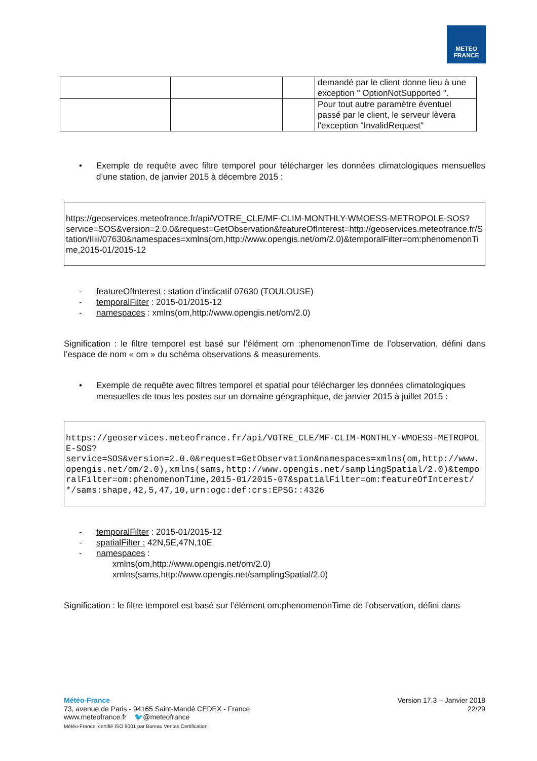METEO
FRANCE
| | | | demandé par le client donne lieu à une exception " OptionNotSupported ". |
| | | | Pour tout autre paramètre éventuel passé par le client, le serveur lèvera l'exception "InvalidRequest" |
• Exemple de requête avec filtre temporel pour télécharger les données climatologiques mensuelles d’une station, de janvier 2015 à décembre 2015 :
https://geoservices.meteofrance.fr/api/VOTRE_CLE/MF-CLIM-MONTHLY-WMOESS-METROPOLE-SOS?
service=SOS&version=2.0.0&request=GetObservation&featureOfInterest=http://geoservices.meteofrance.fr/Station/IIiii/07630&namespaces=xmlns(om,http://www.opengis.net/om/2.0)&temporalFilter=om:phenomenonTime,2015-01/2015-12
- featureOfInterest : station d’indicatif 07630 (TOULOUSE)
- temporalFilter : 2015-01/2015-12
- namespaces : xmlns(om,http://www.opengis.net/om/2.0)
Signification : le filtre temporel est basé sur l’élément om :phenomenonTime de l’observation, défini dans l’espace de nom « om » du schéma observations & measurements.
• Exemple de requête avec filtres temporel et spatial pour télécharger les données climatologiques mensuelles de tous les postes sur un domaine géographique, de janvier 2015 à juillet 2015 :
https://geoservices.meteofrance.fr/api/VOTRE_CLE/MF-CLIM-MONTHLY-WMOESS-METROPOLE-SOS?
service=SOS&version=2.0.0&request=GetObservation&namespaces=xmlns(om,http://www.opengis.net/om/2.0),xmlns(sams,http://www.opengis.net/samplingSpatial/2.0)&temporalFilter=om:phenomenonTime,2015-01/2015-07&spatialFilter=om:featureOfInterest/*/sams:shape,42,5,47,10,urn:ogc:def:crs:EPSG::4326
- temporalFilter : 2015-01/2015-12
- spatialFilter : 42N,5E,47N,10E
- namespaces :
xmlns(om,http://www.opengis.net/om/2.0)
xmlns(sams,http://www.opengis.net/samplingSpatial/2.0)
Signification : le filtre temporel est basé sur l’élément om:phenomenonTime de l’observation, défini dans
Météo-France
73, avenue de Paris - 94165 Saint-Mandé CEDEX - France
www.meteofrance.fr 🐦@meteofrance
Météo-France, certifié ISO 9001 par Bureau Veritas Certification
Version 17.3 – Janvier 2018
22/29